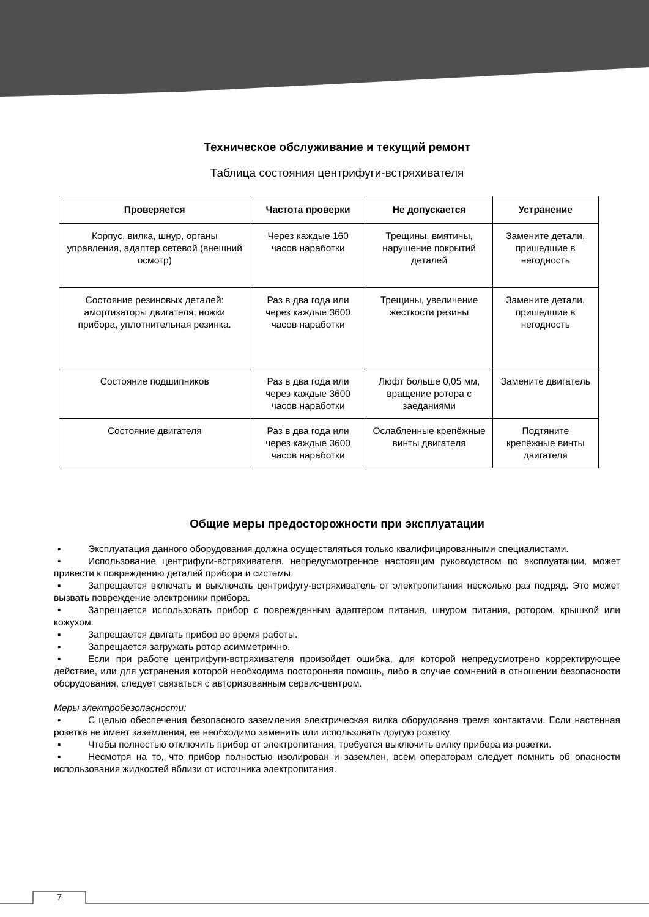Техническое обслуживание и текущий ремонт
Таблица состояния центрифуги-встряхивателя
| Проверяется | Частота проверки | Не допускается | Устранение |
| --- | --- | --- | --- |
| Корпус, вилка, шнур, органы управления, адаптер сетевой (внешний осмотр) | Через каждые 160 часов наработки | Трещины, вмятины, нарушение покрытий деталей | Замените детали, пришедшие в негодность |
| Состояние резиновых деталей: амортизаторы двигателя, ножки прибора, уплотнительная резинка. | Раз в два года или через каждые 3600 часов наработки | Трещины, увеличение жесткости резины | Замените детали, пришедшие в негодность |
| Состояние подшипников | Раз в два года или через каждые 3600 часов наработки | Люфт больше 0,05 мм, вращение ротора с заеданиями | Замените двигатель |
| Состояние двигателя | Раз в два года или через каждые 3600 часов наработки | Ослабленные крепёжные винты двигателя | Подтяните крепёжные винты двигателя |
Общие меры предосторожности при эксплуатации
▪ Эксплуатация данного оборудования должна осуществляться только квалифицированными специалистами.
▪ Использование центрифуги-встряхивателя, непредусмотренное настоящим руководством по эксплуатации, может привести к повреждению деталей прибора и системы.
▪ Запрещается включать и выключать центрифугу-встряхиватель от электропитания несколько раз подряд. Это может вызвать повреждение электроники прибора.
▪ Запрещается использовать прибор с поврежденным адаптером питания, шнуром питания, ротором, крышкой или кожухом.
▪ Запрещается двигать прибор во время работы.
▪ Запрещается загружать ротор асимметрично.
▪ Если при работе центрифуги-встряхивателя произойдет ошибка, для которой непредусмотрено корректирующее действие, или для устранения которой необходима посторонняя помощь, либо в случае сомнений в отношении безопасности оборудования, следует связаться с авторизованным сервис-центром.
Меры электробезопасности:
▪ С целью обеспечения безопасного заземления электрическая вилка оборудована тремя контактами. Если настенная розетка не имеет заземления, ее необходимо заменить или использовать другую розетку.
▪ Чтобы полностью отключить прибор от электропитания, требуется выключить вилку прибора из розетки.
▪ Несмотря на то, что прибор полностью изолирован и заземлен, всем операторам следует помнить об опасности использования жидкостей вблизи от источника электропитания.
7